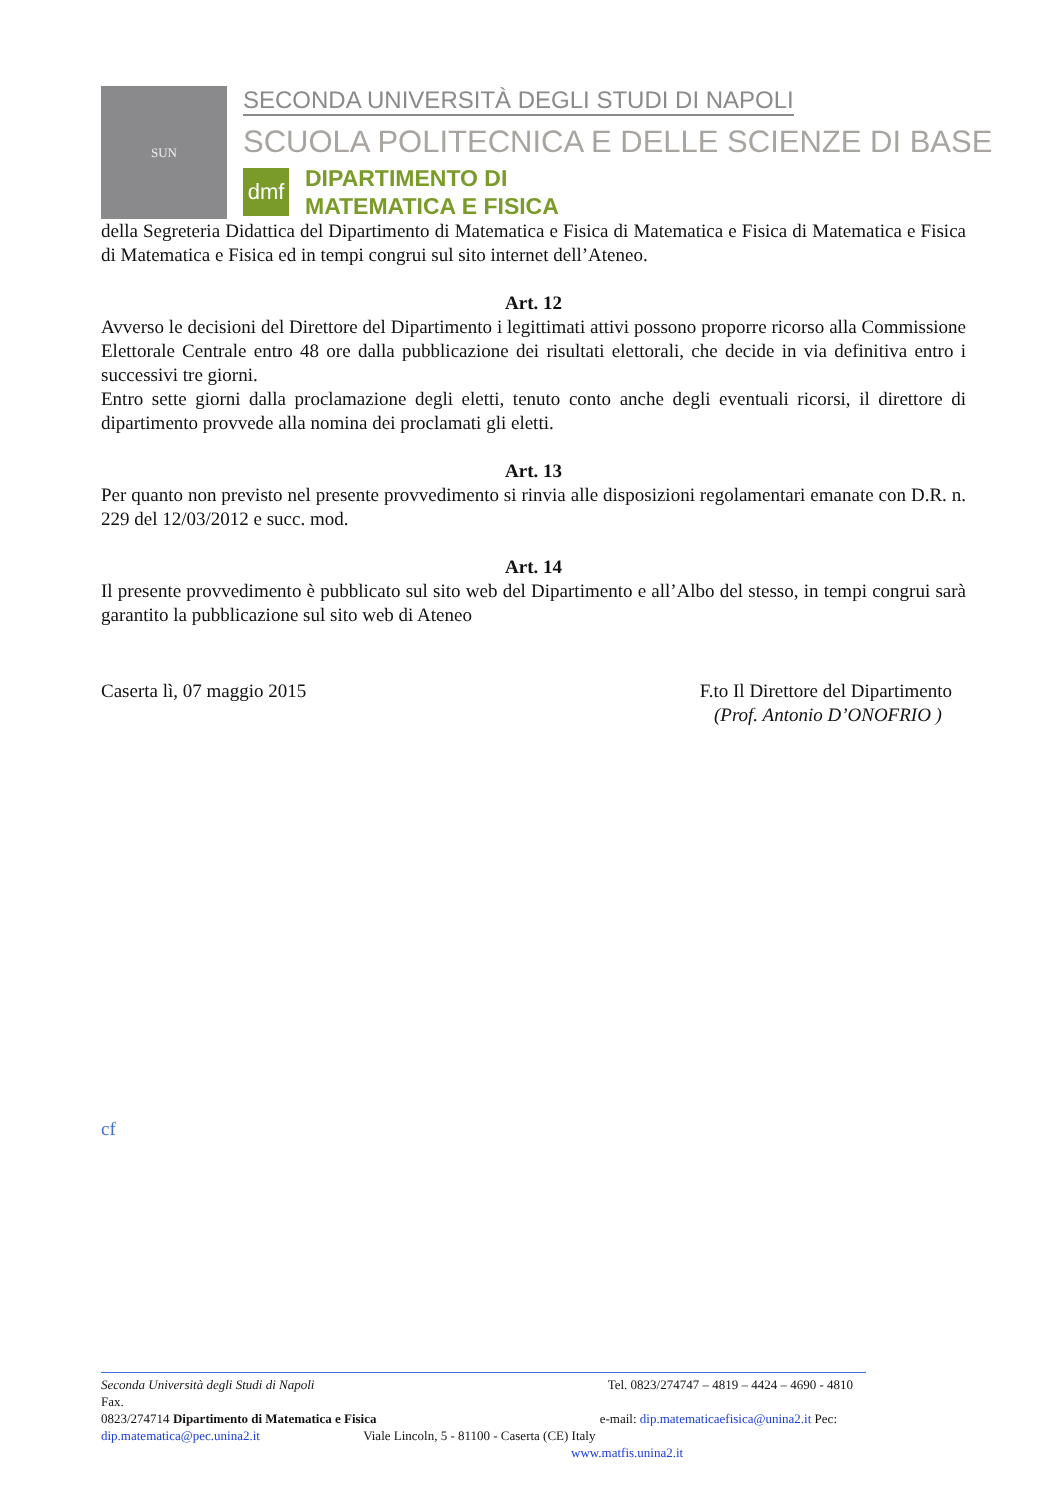SUN
SECONDA UNIVERSITÀ DEGLI STUDI DI NAPOLI
SCUOLA POLITECNICA E DELLE SCIENZE DI BASE
dmf
DIPARTIMENTO DI
MATEMATICA E FISICA
della Segreteria Didattica del Dipartimento di Matematica e Fisica di Matematica e Fisica di Matematica e Fisica di Matematica e Fisica ed in tempi congrui sul sito internet dell’Ateneo.
Art. 12
Avverso le decisioni del Direttore del Dipartimento i legittimati attivi possono proporre ricorso alla Commissione Elettorale Centrale entro 48 ore dalla pubblicazione dei risultati elettorali, che decide in via definitiva entro i successivi tre giorni.
Entro sette giorni dalla proclamazione degli eletti, tenuto conto anche degli eventuali ricorsi, il direttore di dipartimento provvede alla nomina dei proclamati gli eletti.
Art. 13
Per quanto non previsto nel presente provvedimento si rinvia alle disposizioni regolamentari emanate con D.R. n. 229 del 12/03/2012 e succ. mod.
Art. 14
Il presente provvedimento è pubblicato sul sito web del Dipartimento e all’Albo del stesso, in tempi congrui sarà garantito la pubblicazione sul sito web di Ateneo
Caserta lì, 07 maggio 2015 F.to Il Direttore del Dipartimento
(Prof. Antonio D’ONOFRIO )
cf
Seconda Università degli Studi di Napoli Tel. 0823/274747 – 4819 – 4424 – 4690 - 4810 Fax.
0823/274714 Dipartimento di Matematica e Fisica e-mail: dip.matematicaefisica@unina2.it Pec:
dip.matematica@pec.unina2.it Viale Lincoln, 5 - 81100 - Caserta (CE) Italy
www.matfis.unina2.it